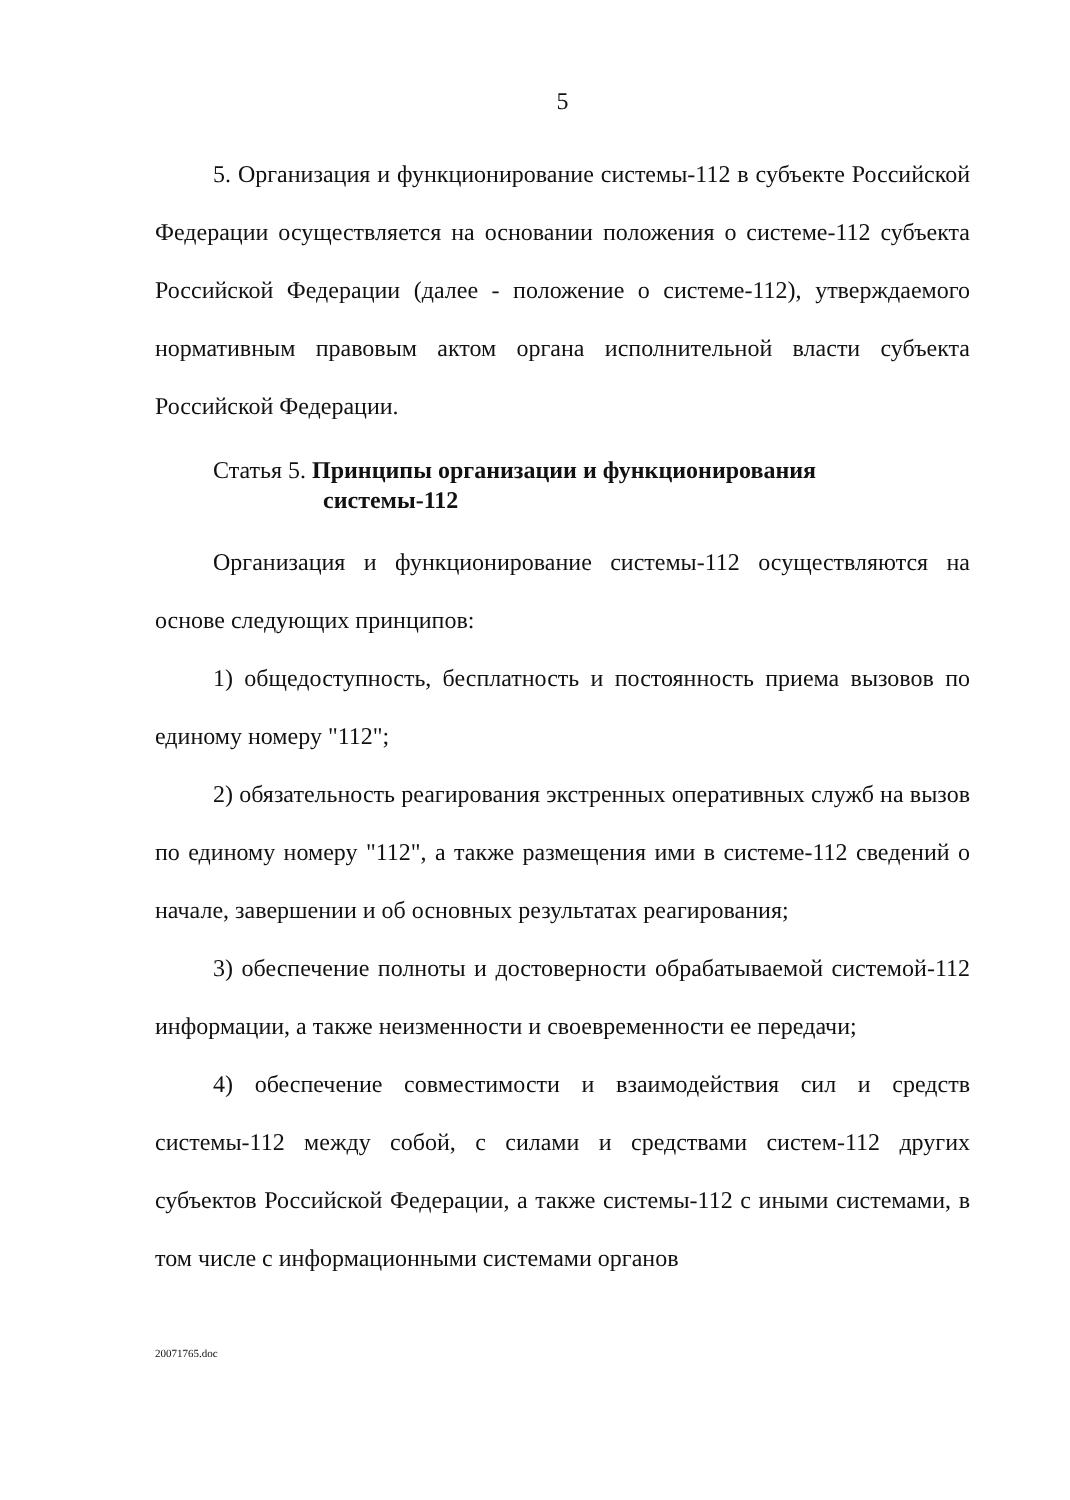5
5. Организация и функционирование системы-112 в субъекте Российской Федерации осуществляется на основании положения о системе-112 субъекта Российской Федерации (далее - положение о системе-112), утверждаемого нормативным правовым актом органа исполнительной власти субъекта Российской Федерации.
Статья 5. Принципы организации и функционирования
системы-112
Организация и функционирование системы-112 осуществляются на основе следующих принципов:
1) общедоступность, бесплатность и постоянность приема вызовов по единому номеру "112";
2) обязательность реагирования экстренных оперативных служб на вызов по единому номеру "112", а также размещения ими в системе-112 сведений о начале, завершении и об основных результатах реагирования;
3) обеспечение полноты и достоверности обрабатываемой системой-112 информации, а также неизменности и своевременности ее передачи;
4) обеспечение совместимости и взаимодействия сил и средств системы-112 между собой, с силами и средствами систем-112 других субъектов Российской Федерации, а также системы-112 с иными системами, в том числе с информационными системами органов
20071765.doc